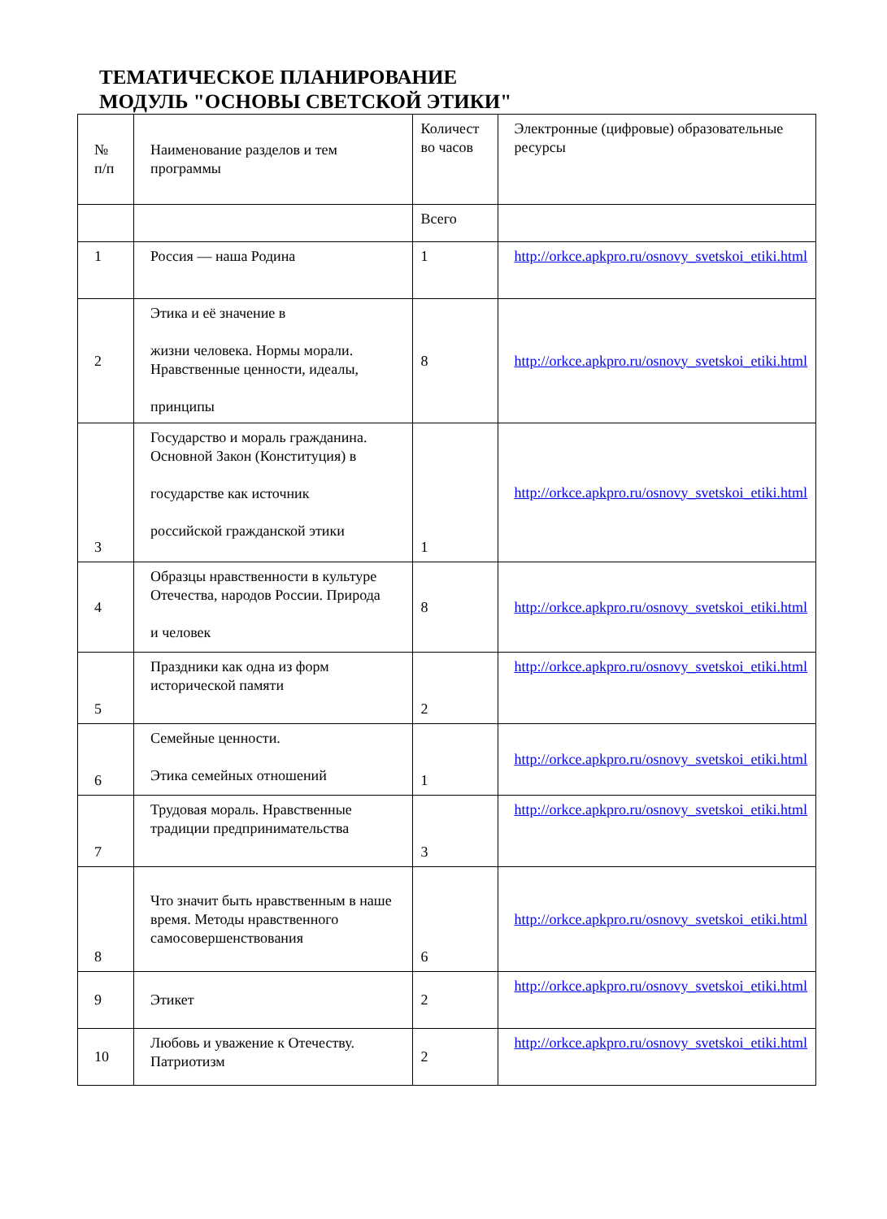ТЕМАТИЧЕСКОЕ ПЛАНИРОВАНИЕ
МОДУЛЬ "ОСНОВЫ СВЕТСКОЙ ЭТИКИ"
| № п/п | Наименование разделов и тем программы | Количест во часов | Электронные (цифровые) образовательные ресурсы |
| --- | --- | --- | --- |
| | | Всего | |
| 1 | Россия — наша Родина | 1 | http://orkce.apkpro.ru/osnovy_svetskoi_etiki.html |
| 2 | Этика и её значение в жизни человека. Нормы морали. Нравственные ценности, идеалы, принципы | 8 | http://orkce.apkpro.ru/osnovy_svetskoi_etiki.html |
| 3 | Государство и мораль гражданина. Основной Закон (Конституция) в государстве как источник российской гражданской этики | 1 | http://orkce.apkpro.ru/osnovy_svetskoi_etiki.html |
| 4 | Образцы нравственности в культуре Отечества, народов России. Природа и человек | 8 | http://orkce.apkpro.ru/osnovy_svetskoi_etiki.html |
| 5 | Праздники как одна из форм исторической памяти | 2 | http://orkce.apkpro.ru/osnovy_svetskoi_etiki.html |
| 6 | Семейные ценности. Этика семейных отношений | 1 | http://orkce.apkpro.ru/osnovy_svetskoi_etiki.html |
| 7 | Трудовая мораль. Нравственные традиции предпринимательства | 3 | http://orkce.apkpro.ru/osnovy_svetskoi_etiki.html |
| 8 | Что значит быть нравственным в наше время. Методы нравственного самосовершенствования | 6 | http://orkce.apkpro.ru/osnovy_svetskoi_etiki.html |
| 9 | Этикет | 2 | http://orkce.apkpro.ru/osnovy_svetskoi_etiki.html |
| 10 | Любовь и уважение к Отечеству. Патриотизм | 2 | http://orkce.apkpro.ru/osnovy_svetskoi_etiki.html |